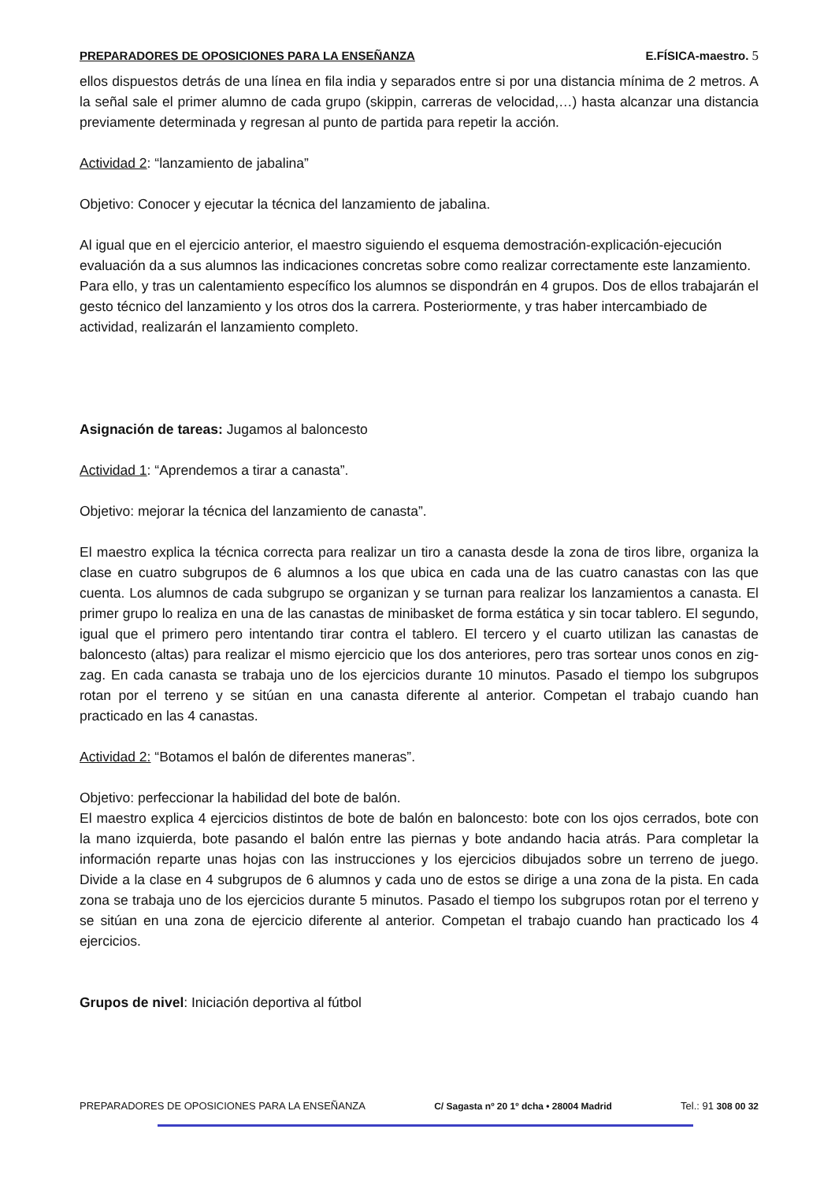PREPARADORES DE OPOSICIONES PARA LA ENSEÑANZA E.FÍSICA-maestro. 5
ellos dispuestos detrás de una línea en fila india y separados entre si por una distancia mínima de 2 metros. A la señal sale el primer alumno de cada grupo (skippin, carreras de velocidad,…) hasta alcanzar una distancia previamente determinada y regresan al punto de partida para repetir la acción.
Actividad 2: “lanzamiento de jabalina”
Objetivo: Conocer y ejecutar la técnica del lanzamiento de jabalina.
Al igual que en el ejercicio anterior, el maestro siguiendo el esquema demostración-explicación-ejecución evaluación da a sus alumnos las indicaciones concretas sobre como realizar correctamente este lanzamiento. Para ello, y tras un calentamiento específico los alumnos se dispondrán en 4 grupos. Dos de ellos trabajarán el gesto técnico del lanzamiento y los otros dos la carrera. Posteriormente, y tras haber intercambiado de actividad, realizarán el lanzamiento completo.
Asignación de tareas: Jugamos al baloncesto
Actividad 1: “Aprendemos a tirar a canasta”.
Objetivo: mejorar la técnica del lanzamiento de canasta”.
El maestro explica la técnica correcta para realizar un tiro a canasta desde la zona de tiros libre, organiza la clase en cuatro subgrupos de 6 alumnos a los que ubica en cada una de las cuatro canastas con las que cuenta. Los alumnos de cada subgrupo se organizan y se turnan para realizar los lanzamientos a canasta. El primer grupo lo realiza en una de las canastas de minibasket de forma estática y sin tocar tablero. El segundo, igual que el primero pero intentando tirar contra el tablero. El tercero y el cuarto utilizan las canastas de baloncesto (altas) para realizar el mismo ejercicio que los dos anteriores, pero tras sortear unos conos en zig-zag. En cada canasta se trabaja uno de los ejercicios durante 10 minutos. Pasado el tiempo los subgrupos rotan por el terreno y se sitúan en una canasta diferente al anterior. Competan el trabajo cuando han practicado en las 4 canastas.
Actividad 2: “Botamos el balón de diferentes maneras”.
Objetivo: perfeccionar la habilidad del bote de balón.
El maestro explica 4 ejercicios distintos de bote de balón en baloncesto: bote con los ojos cerrados, bote con la mano izquierda, bote pasando el balón entre las piernas y bote andando hacia atrás. Para completar la información reparte unas hojas con las instrucciones y los ejercicios dibujados sobre un terreno de juego. Divide a la clase en 4 subgrupos de 6 alumnos y cada uno de estos se dirige a una zona de la pista. En cada zona se trabaja uno de los ejercicios durante 5 minutos. Pasado el tiempo los subgrupos rotan por el terreno y se sitúan en una zona de ejercicio diferente al anterior. Competan el trabajo cuando han practicado los 4 ejercicios.
Grupos de nivel: Iniciación deportiva al fútbol
PREPARADORES DE OPOSICIONES PARA LA ENSEÑANZA C/ Sagasta nº 20 1º dcha • 28004 Madrid Tel.: 91 308 00 32